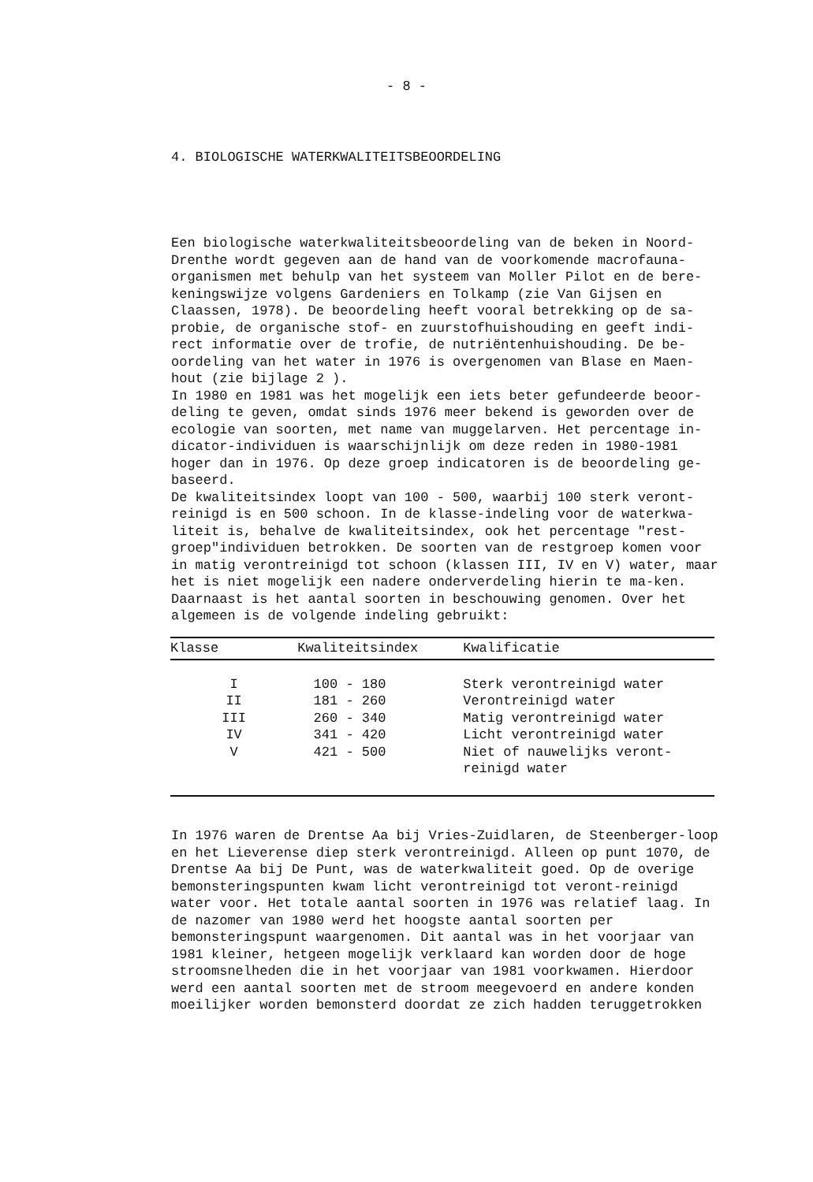- 8 -
4. BIOLOGISCHE WATERKWALITEITSBEOORDELING
Een biologische waterkwaliteitsbeoordeling van de beken in Noord-Drenthe wordt gegeven aan de hand van de voorkomende macrofauna-organismen met behulp van het systeem van Moller Pilot en de bere-keningswijze volgens Gardeniers en Tolkamp (zie Van Gijsen en Claassen, 1978). De beoordeling heeft vooral betrekking op de sa-probie, de organische stof- en zuurstofhuishouding en geeft indi-rect informatie over de trofie, de nutriëntenhuishouding. De be-oordeling van het water in 1976 is overgenomen van Blase en Maen-hout (zie bijlage 2 ).
In 1980 en 1981 was het mogelijk een iets beter gefundeerde beoor-deling te geven, omdat sinds 1976 meer bekend is geworden over de ecologie van soorten, met name van muggelarven. Het percentage in-dicator-individuen is waarschijnlijk om deze reden in 1980-1981 hoger dan in 1976. Op deze groep indicatoren is de beoordeling ge-baseerd.
De kwaliteitsindex loopt van 100 - 500, waarbij 100 sterk veront-reinigd is en 500 schoon. In de klasse-indeling voor de waterkwa-liteit is, behalve de kwaliteitsindex, ook het percentage "rest-groep"individuen betrokken. De soorten van de restgroep komen voor in matig verontreinigd tot schoon (klassen III, IV en V) water, maar het is niet mogelijk een nadere onderverdeling hierin te ma-ken. Daarnaast is het aantal soorten in beschouwing genomen. Over het algemeen is de volgende indeling gebruikt:
| Klasse | | Kwaliteitsindex | Kwalificatie |
| --- | --- | --- | --- |
| I | | 100 - 180 | Sterk verontreinigd water |
| II | | 181 - 260 | Verontreinigd water |
| III | | 260 - 340 | Matig verontreinigd water |
| IV | | 341 - 420 | Licht verontreinigd water |
| V | | 421 - 500 | Niet of nauwelijks veront-reinigd water |
In 1976 waren de Drentse Aa bij Vries-Zuidlaren, de Steenberger-loop en het Lieverense diep sterk verontreinigd. Alleen op punt 1070, de Drentse Aa bij De Punt, was de waterkwaliteit goed. Op de overige bemonsteringspunten kwam licht verontreinigd tot veront-reinigd water voor. Het totale aantal soorten in 1976 was relatief laag. In de nazomer van 1980 werd het hoogste aantal soorten per bemonsteringspunt waargenomen. Dit aantal was in het voorjaar van 1981 kleiner, hetgeen mogelijk verklaard kan worden door de hoge stroomsnelheden die in het voorjaar van 1981 voorkwamen. Hierdoor werd een aantal soorten met de stroom meegevoerd en andere konden moeilijker worden bemonsterd doordat ze zich hadden teruggetrokken